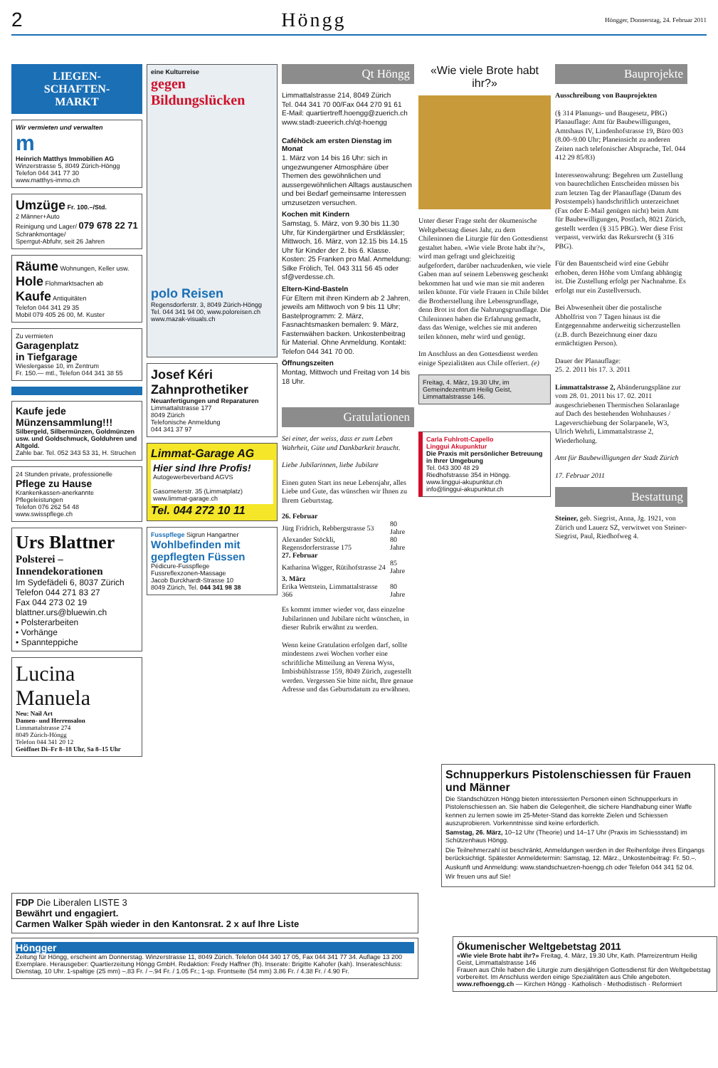2 Höngg Höngger, Donnerstag, 24. Februar 2011
LIEGEN-
SCHAFTEN-
MARKT
Wir vermieten und verwalten
m
Heinrich Matthys Immobilien AG
Winzerstrasse 5, 8049 Zürich-Höngg
Telefon 044 341 77 30
www.matthys-immo.ch
Umzüge Fr. 100.–/Std.
2 Männer+Auto
Reinigung und Lager/ 079 678 22 71
Schrankmontage/
Sperrgut-Abfuhr, seit 26 Jahren
Räume Wohnungen, Keller usw.
Hole Flohmarktsachen ab
Kaufe Antiquitäten
Telefon 044 341 29 35
Mobil 079 405 26 00, M. Kuster
Zu vermieten
Garagenplatz
in Tiefgarage
Wieslergasse 10, im Zentrum
Fr. 150.— mtl., Telefon 044 341 38 55
Kaufe jede Münzensammlung!!!
Silbergeld, Silbermünzen, Goldmünzen usw. und Goldschmuck, Golduhren und Altgold.
Zahle bar. Tel. 052 343 53 31, H. Struchen
24 Stunden private, professionelle
Pflege zu Hause
Krankenkassen-anerkannte Pflegeleistungen
Telefon 076 262 54 48
www.swisspflege.ch
Urs Blattner
Polsterei – Innendekorationen
Im Sydefädeli 6, 8037 Zürich
Telefon 044 271 83 27
Fax 044 273 02 19
blattner.urs@bluewin.ch
• Polsterarbeiten
• Vorhänge
• Spannteppiche
Lucina Manuela
Neu: Nail Art
Damen- und Herrensalon
Limmattalstrasse 274
8049 Zürich-Höngg
Telefon 044 341 20 12
Geöffnet Di–Fr 8–18 Uhr, Sa 8–15 Uhr
eine Kulturreise
gegen Bildungslücken
polo Reisen
Regensdorferstr. 3, 8049 Zürich-Höngg
Tel. 044 341 94 00, www.poloreisen.ch
www.mazak-visuals.ch
Josef Kéri Zahnprothetiker
Neuanfertigungen und Reparaturen
Limmattalstrasse 177
8049 Zürich
Telefonische Anmeldung
044 341 37 97
Limmat-Garage AG
Hier sind Ihre Profis!
Autogewerbeverband AGVS
Gasometerstr. 35 (Limmatplatz)
www.limmat-garage.ch
Tel. 044 272 10 11
Fusspflege Sigrun Hangartner
Wohlbefinden mit gepflegten Füssen
Pédicure-Fusspflege
Fussreflexzonen-Massage
Jacob Burckhardt-Strasse 10
8049 Zürich, Tel. 044 341 98 38
Qt Höngg
Limmattalstrasse 214, 8049 Zürich
Tel. 044 341 70 00/Fax 044 270 91 61
E-Mail: quartiertreff.hoengg@zuerich.ch
www.stadt-zueerich.ch/qt-hoengg
Caféhöck am ersten Dienstag im Monat
1. März von 14 bis 16 Uhr: sich in ungezwungener Atmosphäre über Themen des gewöhnlichen und aussergewöhnlichen Alltags austauschen und bei Bedarf gemeinsame Interessen umzusetzen versuchen.
Kochen mit Kindern
Samstag, 5. März, von 9.30 bis 11.30 Uhr, für Kindergärtner und Erstklässler; Mittwoch, 16. März, von 12.15 bis 14.15 Uhr für Kinder der 2. bis 6. Klasse. Kosten: 25 Franken pro Mal. Anmeldung: Silke Frölich, Tel. 043 311 56 45 oder sf@verdesse.ch.
Eltern-Kind-Basteln
Für Eltern mit ihren Kindern ab 2 Jahren, jeweils am Mittwoch von 9 bis 11 Uhr; Bastelprogramm: 2. März, Fasnachtsmasken bemalen: 9. März, Fastenwähen backen. Unkostenbeitrag für Material. Ohne Anmeldung. Kontakt: Telefon 044 341 70 00.
Öffnungszeiten
Montag, Mittwoch und Freitag von 14 bis 18 Uhr.
Gratulationen
Sei einer, der weiss, dass er zum Leben Wahrheit, Güte und Dankbarkeit braucht.
Liebe Jubilarinnen, liebe Jubilare
Einen guten Start ins neue Lebensjahr, alles Liebe und Gute, das wünschen wir Ihnen zu Ihrem Geburtstag.
| 26. Februar | |
| Jürg Fridrich, Rebbergstrasse 53 | 80 Jahre |
| Alexander Stöckli, Regensdorferstrasse 175 | 80 Jahre |
| 27. Februar | |
| Katharina Wigger, Rütihofstrasse 24 | 85 Jahre |
| 3. März | |
| Erika Wettstein, Limmattalstrasse 366 | 80 Jahre |
Es kommt immer wieder vor, dass einzelne Jubilarinnen und Jubilare nicht wünschen, in dieser Rubrik erwähnt zu werden.
Wenn keine Gratulation erfolgen darf, sollte mindestens zwei Wochen vorher eine schriftliche Mitteilung an Verena Wyss, Imbisbühlstrasse 159, 8049 Zürich, zugestellt werden. Vergessen Sie bitte nicht, Ihre genaue Adresse und das Geburtsdatum zu erwähnen.
«Wie viele Brote habt ihr?»
Unter dieser Frage steht der ökumenische Weltgebetstag dieses Jahr, zu dem Chileninnen die Liturgie für den Gottesdienst gestaltet haben. «Wie viele Brote habt ihr?», wird man gefragt und gleichzeitig aufgefordert, darüber nachzudenken, wie viele Gaben man auf seinem Lebensweg geschenkt bekommen hat und wie man sie mit anderen teilen könnte. Für viele Frauen in Chile bildet die Brotherstellung ihre Lebensgrundlage, denn Brot ist dort die Nahrungsgrundlage. Die Chileninnen haben die Erfahrung gemacht, dass das Wenige, welches sie mit anderen teilen können, mehr wird und genügt.
Im Anschluss an den Gottesdienst werden einige Spezialitäten aus Chile offeriert. (e)
Freitag, 4. März, 19.30 Uhr, im Gemeindezentrum Heilig Geist, Limmattalstrasse 146.
Carla Fuhlrott-Capello
Linggui Akupunktur
Die Praxis mit persönlicher Betreuung in Ihrer Umgebung
Tel. 043 300 48 29
Riedhofstrasse 354 in Höngg.
www.linggui-akupunktur.ch
info@linggui-akupunktur.ch
Bauprojekte
Ausschreibung von Bauprojekten
(§ 314 Planungs- und Baugesetz, PBG) Planauflage: Amt für Baubewilligungen, Amtshaus IV, Lindenhofstrasse 19, Büro 003 (8.00–9.00 Uhr; Planeinsicht zu anderen Zeiten nach telefonischer Absprache, Tel. 044 412 29 85/83)
Interessenwahrung: Begehren um Zustellung von baurechtlichen Entscheiden müssen bis zum letzten Tag der Planauflage (Datum des Poststempels) handschriftlich unterzeichnet (Fax oder E-Mail genügen nicht) beim Amt für Baubewilligungen, Postfach, 8021 Zürich, gestellt werden (§ 315 PBG). Wer diese Frist verpasst, verwirkt das Rekursrecht (§ 316 PBG).
Für den Bauentscheid wird eine Gebühr erhoben, deren Höhe vom Umfang abhängig ist. Die Zustellung erfolgt per Nachnahme. Es erfolgt nur ein Zustellversuch.
Bei Abwesenheit über die postalische Abholfrist von 7 Tagen hinaus ist die Entgegennahme anderweitig sicherzustellen (z.B. durch Bezeichnung einer dazu ermächtigten Person).
Dauer der Planauflage:
25. 2. 2011 bis 17. 3. 2011
Limmattalstrasse 2, Abänderungspläne zur vom 28. 01. 2011 bis 17. 02. 2011 ausgeschriebenen Thermischen Solaranlage auf Dach des bestehenden Wohnhauses / Lageverschiebung der Solarpanele, W3, Ulrich Wehrli, Limmattalstrasse 2, Wiederholung.
Amt für Baubewilligungen der Stadt Zürich
17. Februar 2011
Bestattung
Steiner, geb. Siegrist, Anna, Jg. 1921, von Zürich und Lauerz SZ, verwitwet von Steiner-Siegrist, Paul, Riedhofweg 4.
Schnupperkurs Pistolenschiessen für Frauen und Männer
Die Standschützen Höngg bieten interessierten Personen einen Schnupperkurs in Pistolenschiessen an. Sie haben die Gelegenheit, die sichere Handhabung einer Waffe kennen zu lernen sowie im 25-Meter-Stand das korrekte Zielen und Schiessen auszuprobieren. Vorkenntnisse sind keine erforderlich.
Samstag, 26. März, 10–12 Uhr (Theorie) und 14–17 Uhr (Praxis im Schiessstand) im Schützenhaus Höngg.
Die Teilnehmerzahl ist beschränkt, Anmeldungen werden in der Reihenfolge ihres Eingangs berücksichtigt. Spätester Anmeldetermin: Samstag, 12. März., Unkostenbeitrag: Fr. 50.–.
Auskunft und Anmeldung: www.standschuetzen-hoengg.ch oder Telefon 044 341 52 04.
Wir freuen uns auf Sie!
FDP Die Liberalen LISTE 3
Bewährt und engagiert.
Carmen Walker Späh wieder in den Kantonsrat. 2 x auf Ihre Liste
Höngger
Zeitung für Höngg, erscheint am Donnerstag. Winzerstrasse 11, 8049 Zürich. Telefon 044 340 17 05, Fax 044 341 77 34. Auflage 13 200 Exemplare. Herausgeber: Quartierzeitung Höngg GmbH. Redaktion: Fredy Haffner (fh). Inserate: Brigitte Kahofer (kah). Inserateschluss: Dienstag, 10 Uhr. 1-spaltige (25 mm) –.83 Fr. / –.94 Fr. / 1.05 Fr.; 1-sp. Frontseite (54 mm) 3.86 Fr. / 4.38 Fr. / 4.90 Fr.
Ökumenischer Weltgebetstag 2011
«Wie viele Brote habt ihr?» Freitag, 4. März, 19.30 Uhr, Kath. Pfarreizentrum Heilig Geist, Limmattalstrasse 146
Frauen aus Chile haben die Liturgie zum diesjährigen Gottesdienst für den Weltgebetstag vorbereitet. Im Anschluss werden einige Spezialitäten aus Chile angeboten. www.refhoengg.ch — Kirchen Höngg · Katholisch · Methodistisch · Reformiert